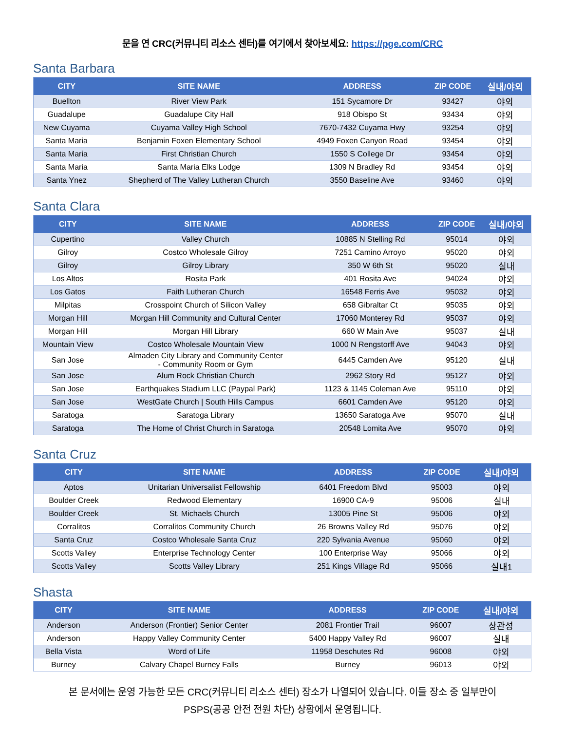문을 연 CRC(커뮤니티 리소스 센터)를 여기에서 찾아보세요: https://pge.com/CRC
Santa Barbara
| CITY | SITE NAME | ADDRESS | ZIP CODE | 실내/야외 |
| --- | --- | --- | --- | --- |
| Buellton | River View Park | 151 Sycamore Dr | 93427 | 야외 |
| Guadalupe | Guadalupe City Hall | 918 Obispo St | 93434 | 야외 |
| New Cuyama | Cuyama Valley High School | 7670-7432 Cuyama Hwy | 93254 | 야외 |
| Santa Maria | Benjamin Foxen Elementary School | 4949 Foxen Canyon Road | 93454 | 야외 |
| Santa Maria | First Christian Church | 1550 S College Dr | 93454 | 야외 |
| Santa Maria | Santa Maria Elks Lodge | 1309 N Bradley Rd | 93454 | 야외 |
| Santa Ynez | Shepherd of The Valley Lutheran Church | 3550 Baseline Ave | 93460 | 야외 |
Santa Clara
| CITY | SITE NAME | ADDRESS | ZIP CODE | 실내/야외 |
| --- | --- | --- | --- | --- |
| Cupertino | Valley Church | 10885 N Stelling Rd | 95014 | 야외 |
| Gilroy | Costco Wholesale Gilroy | 7251 Camino Arroyo | 95020 | 야외 |
| Gilroy | Gilroy Library | 350 W 6th St | 95020 | 실내 |
| Los Altos | Rosita Park | 401 Rosita Ave | 94024 | 야외 |
| Los Gatos | Faith Lutheran Church | 16548 Ferris Ave | 95032 | 야외 |
| Milpitas | Crosspoint Church of Silicon Valley | 658 Gibraltar Ct | 95035 | 야외 |
| Morgan Hill | Morgan Hill Community and Cultural Center | 17060 Monterey Rd | 95037 | 야외 |
| Morgan Hill | Morgan Hill Library | 660 W Main Ave | 95037 | 실내 |
| Mountain View | Costco Wholesale Mountain View | 1000 N Rengstorff Ave | 94043 | 야외 |
| San Jose | Almaden City Library and Community Center - Community Room or Gym | 6445 Camden Ave | 95120 | 실내 |
| San Jose | Alum Rock Christian Church | 2962 Story Rd | 95127 | 야외 |
| San Jose | Earthquakes Stadium LLC (Paypal Park) | 1123 & 1145 Coleman Ave | 95110 | 야외 |
| San Jose | WestGate Church / South Hills Campus | 6601 Camden Ave | 95120 | 야외 |
| Saratoga | Saratoga Library | 13650 Saratoga Ave | 95070 | 실내 |
| Saratoga | The Home of Christ Church in Saratoga | 20548 Lomita Ave | 95070 | 야외 |
Santa Cruz
| CITY | SITE NAME | ADDRESS | ZIP CODE | 실내/야외 |
| --- | --- | --- | --- | --- |
| Aptos | Unitarian Universalist Fellowship | 6401 Freedom Blvd | 95003 | 야외 |
| Boulder Creek | Redwood Elementary | 16900 CA-9 | 95006 | 실내 |
| Boulder Creek | St. Michaels Church | 13005 Pine St | 95006 | 야외 |
| Corralitos | Corralitos Community Church | 26 Browns Valley Rd | 95076 | 야외 |
| Santa Cruz | Costco Wholesale Santa Cruz | 220 Sylvania Avenue | 95060 | 야외 |
| Scotts Valley | Enterprise Technology Center | 100 Enterprise Way | 95066 | 야외 |
| Scotts Valley | Scotts Valley Library | 251 Kings Village Rd | 95066 | 실내1 |
Shasta
| CITY | SITE NAME | ADDRESS | ZIP CODE | 실내/야외 |
| --- | --- | --- | --- | --- |
| Anderson | Anderson (Frontier) Senior Center | 2081 Frontier Trail | 96007 | 상관성 |
| Anderson | Happy Valley Community Center | 5400 Happy Valley Rd | 96007 | 실내 |
| Bella Vista | Word of Life | 11958 Deschutes Rd | 96008 | 야외 |
| Burney | Calvary Chapel Burney Falls | Burney | 96013 | 야외 |
본 문서에는 운영 가능한 모든 CRC(커뮤니티 리소스 센터) 장소가 나열되어 있습니다. 이들 장소 중 일부만이
PSPS(공공 안전 전원 차단) 상황에서 운영됩니다.